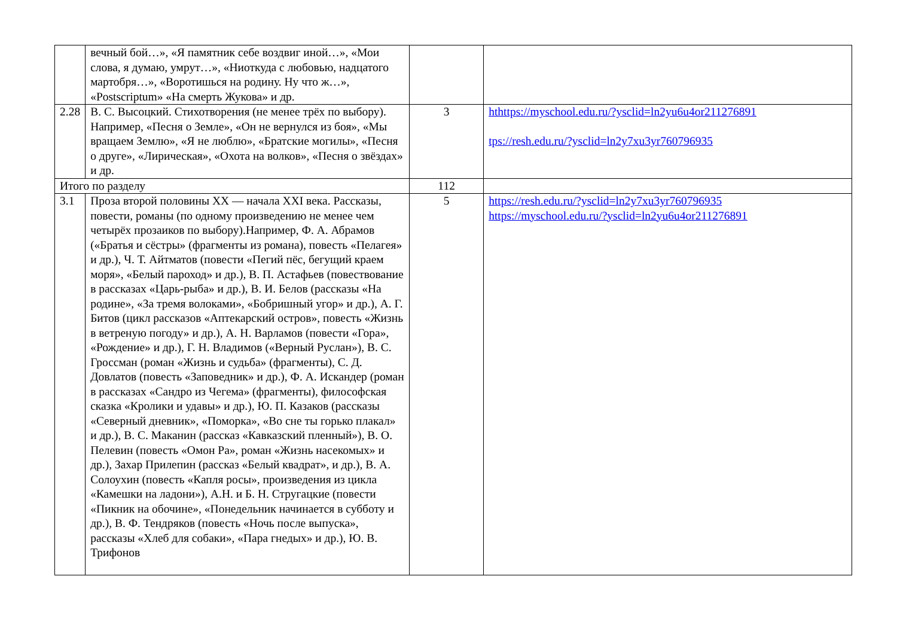| | вечный бой…», «Я памятник себе воздвиг иной…», «Мои слова, я думаю, умрут…», «Ниоткуда с любовью, надцатого мартобря…», «Воротишься на родину. Ну что ж…», «Postscriptum» «На смерть Жукова» и др. | | |
| 2.28 | В. С. Высоцкий. Стихотворения (не менее трёх по выбору). Например, «Песня о Земле», «Он не вернулся из боя», «Мы вращаем Землю», «Я не люблю», «Братские могилы», «Песня о друге», «Лирическая», «Охота на волков», «Песня о звёздах» и др. | 3 | hthttps://myschool.edu.ru/?ysclid=ln2yu6u4or211276891 tps://resh.edu.ru/?ysclid=ln2y7xu3yr760796935 |
| Итого по разделу | | 112 | |
| 3.1 | Проза второй половины XX — начала XXI века. Рассказы, повести, романы (по одному произведению не менее чем четырёх прозаиков по выбору).Например, Ф. А. Абрамов («Братья и сёстры» (фрагменты из романа), повесть «Пелагея» и др.), Ч. Т. Айтматов (повести «Пегий пёс, бегущий краем моря», «Белый пароход» и др.), В. П. Астафьев (повествование в рассказах «Царь-рыба» и др.), В. И. Белов (рассказы «На родине», «За тремя волоками», «Бобришный угор» и др.), А. Г. Битов (цикл рассказов «Аптекарский остров», повесть «Жизнь в ветреную погоду» и др.), А. Н. Варламов (повести «Гора», «Рождение» и др.), Г. Н. Владимов («Верный Руслан»), В. С. Гроссман (роман «Жизнь и судьба» (фрагменты), С. Д. Довлатов (повесть «Заповедник» и др.), Ф. А. Искандер (роман в рассказах «Сандро из Чегема» (фрагменты), философская сказка «Кролики и удавы» и др.), Ю. П. Казаков (рассказы «Северный дневник», «Поморка», «Во сне ты горько плакал» и др.), В. С. Маканин (рассказ «Кавказский пленный»), В. О. Пелевин (повесть «Омон Ра», роман «Жизнь насекомых» и др.), Захар Прилепин (рассказ «Белый квадрат», и др.), В. А. Солоухин (повесть «Капля росы», произведения из цикла «Камешки на ладони»), А.Н. и Б. Н. Стругацкие (повести «Пикник на обочине», «Понедельник начинается в субботу и др.), В. Ф. Тендряков (повесть «Ночь после выпуска», рассказы «Хлеб для собаки», «Пара гнедых» и др.), Ю. В. Трифонов | 5 | https://resh.edu.ru/?ysclid=ln2y7xu3yr760796935 https://myschool.edu.ru/?ysclid=ln2yu6u4or211276891 |